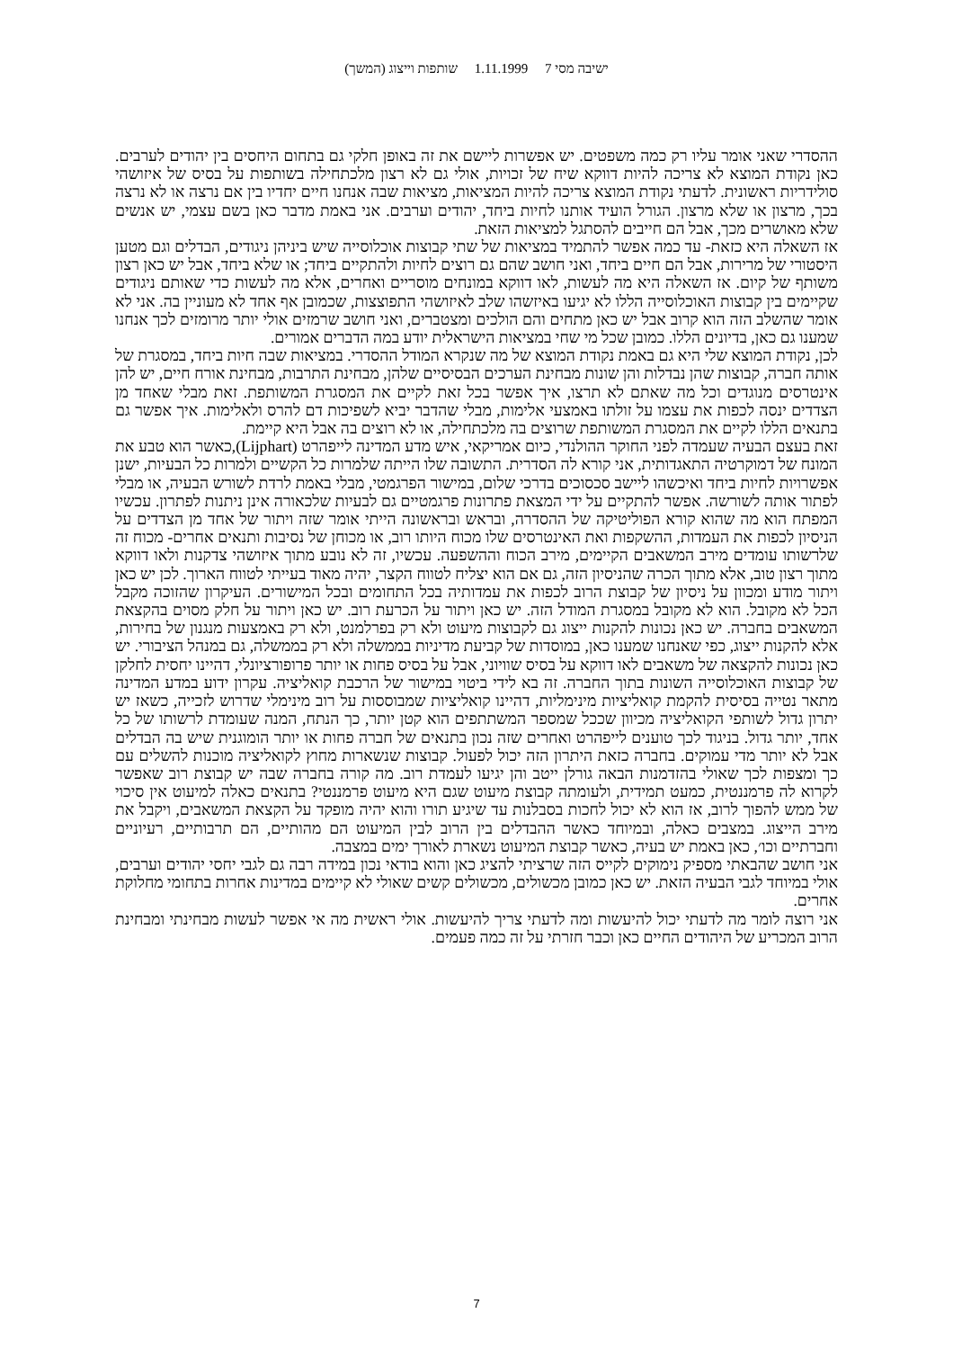ישיבה מסי 7 1.11.1999 שותפות וייצוג (המשך)
ההסדרי שאני אומר עליו רק כמה משפטים. יש אפשרות ליישם את זה באופן חלקי גם בתחום היחסים בין יהודים לערבים. כאן נקודת המוצא לא צריכה להיות דווקא שיח של זכויות, אולי גם לא רצון מלכתחילה בשותפות על בסיס של איזושהי סולידריות ראשונית. לדעתי נקודת המוצא צריכה להיות המציאות, מציאות שבה אנחנו חיים יחדיו בין אם נרצה או לא נרצה בכך, מרצון או שלא מרצון. הגורל הועיד אותנו לחיות ביחד, יהודים וערבים. אני באמת מדבר כאן בשם עצמי, יש אנשים שלא מאושרים מכך, אבל הם חייבים להסתגל למציאות הזאת.
אז השאלה היא כזאת- עד כמה אפשר להתמיד במציאות של שתי קבוצות אוכלוסייה שיש ביניהן ניגודים, הבדלים וגם מטען היסטורי של מרירות, אבל הם חיים ביחד, ואני חושב שהם גם רוצים לחיות ולהתקיים ביחד; או שלא ביחד, אבל יש כאן רצון משותף של קיום. אז השאלה היא מה לעשות, לאו דווקא במונחים מוסריים ואחרים, אלא מה לעשות כדי שאותם ניגודים שקיימים בין קבוצות האוכלוסייה הללו לא יגיעו באיזשהו שלב לאיזושהי התפוצצות, שכמובן אף אחד לא מעוניין בה. אני לא אומר שהשלב הזה הוא קרוב אבל יש כאן מתחים והם הולכים ומצטברים, ואני חושב שרמזים אולי יותר מרומזים לכך אנחנו שמענו גם כאן, בדיונים הללו. כמובן שכל מי שחי במציאות הישראלית יודע במה הדברים אמורים.
לכן, נקודת המוצא שלי היא גם באמת נקודת המוצא של מה שנקרא המודל ההסדרי. במציאות שבה חיות ביחד, במסגרת של אותה חברה, קבוצות שהן נבדלות והן שונות מבחינת הערכים הבסיסיים שלהן, מבחינת התרבות, מבחינת אורח חיים, יש להן אינטרסים מנוגדים וכל מה שאתם לא תרצו, איך אפשר בכל זאת לקיים את המסגרת המשותפת. זאת מבלי שאחד מן הצדדים ינסה לכפות את עצמו על זולתו באמצעי אלימות, מבלי שהדבר יביא לשפיכות דם להרס ולאלימות. איך אפשר גם בתנאים הללו לקיים את המסגרת המשותפת שרוצים בה מלכתחילה, או לא רוצים בה אבל היא קיימת.
זאת בעצם הבעיה שעמדה לפני החוקר ההולנדי, כיום אמריקאי, איש מדע המדינה לייפהרט (Lijphart),כאשר הוא טבע את המונח של דמוקרטיה התאגדותית, אני קורא לה הסדרית. התשובה שלו הייתה שלמרות כל הקשיים ולמרות כל הבעיות, ישנן אפשרויות לחיות ביחד ואיכשהו ליישב סכסוכים בדרכי שלום, במישור הפרגמטי, מבלי באמת לרדת לשורש הבעיה, או מבלי לפתור אותה לשורשה. אפשר להתקיים על ידי המצאת פתרונות פרגמטיים גם לבעיות שלכאורה אינן ניתנות לפתרון. עכשיו המפתח הוא מה שהוא קורא הפוליטיקה של ההסדרה, ובראש ובראשונה הייתי אומר שזה ויתור של אחד מן הצדדים על הניסיון לכפות את העמדות, ההשקפות ואת האינטרסים שלו מכוח היותו רוב, או מכוחן של נסיבות ותנאים אחרים- מכוח זה שלרשותו עומדים מירב המשאבים הקיימים, מירב הכוח וההשפעה. עכשיו, זה לא נובע מתוך איזושהי צדקנות ולאו דווקא מתוך רצון טוב, אלא מתוך הכרה שהניסיון הזה, גם אם הוא יצליח לטווח הקצר, יהיה מאוד בעייתי לטווח הארוך. לכן יש כאן ויתור מודע ומכוון על ניסיון של קבוצת הרוב לכפות את עמדותיה בכל התחומים ובכל המישורים. העיקרון שהזוכה מקבל הכל לא מקובל. הוא לא מקובל במסגרת המודל הזה. יש כאן ויתור על הכרעת רוב. יש כאן ויתור על חלק מסוים בהקצאת המשאבים בחברה. יש כאן נכונות להקנות ייצוג גם לקבוצות מיעוט ולא רק בפרלמנט, ולא רק באמצעות מנגנון של בחירות, אלא להקנות ייצוג, כפי שאנחנו שמענו כאן, במוסדות של קביעת מדיניות בממשלה ולא רק בממשלה, גם במנהל הציבורי. יש כאן נכונות להקצאה של משאבים לאו דווקא על בסיס שוויוני, אבל על בסיס פחות או יותר פרופורציונלי, דהיינו יחסית לחלקן של קבוצות האוכלוסייה השונות בתוך החברה. זה בא לידי ביטוי במישור של הרכבת קואליציה. עקרון ידוע במדע המדינה מתאר נטייה בסיסית להקמת קואליציות מינימליות, דהיינו קואליציות שמבוססות על רוב מינימלי שדרוש לזכייה, כשאז יש יתרון גדול לשותפי הקואליציה מכיוון שככל שמספר המשתתפים הוא קטן יותר, כך הנתח, המנה שעומדת לרשותו של כל אחד, יותר גדול. בניגוד לכך טוענים לייפהרט ואחרים שזה נכון בתנאים של חברה פחות או יותר הומוגנית שיש בה הבדלים אבל לא יותר מדי עמוקים. בחברה כזאת היתרון הזה יכול לפעול. קבוצות שנשארות מחוץ לקואליציה מוכנות להשלים עם כך ומצפות לכך שאולי בהזדמנות הבאה גורלן ייטב והן יגיעו לעמדת רוב. מה קורה בחברה שבה יש קבוצת רוב שאפשר לקרוא לה פרמננטית, כמעט תמידית, ולעומתה קבוצת מיעוט שגם היא מיעוט פרמננטי? בתנאים כאלה למיעוט אין סיכוי של ממש להפוך לרוב, אז הוא לא יכול לחכות בסבלנות עד שיגיע תורו והוא יהיה מופקד על הקצאת המשאבים, ויקבל את מירב הייצוג. במצבים כאלה, ובמיוחד כאשר ההבדלים בין הרוב לבין המיעוט הם מהותיים, הם תרבותיים, רעיוניים וחברתיים וכו׳, כאן באמת יש בעיה, כאשר קבוצת המיעוט נשארת לאורך ימים במצבה.
אני חושב שהבאתי מספיק נימוקים לקייס הזה שרציתי להציג כאן והוא בודאי נכון במידה רבה גם לגבי יחסי יהודים וערבים, אולי במיוחד לגבי הבעיה הזאת. יש כאן כמובן מכשולים, מכשולים קשים שאולי לא קיימים במדינות אחרות בתחומי מחלוקת אחרים.
אני רוצה לומר מה לדעתי יכול להיעשות ומה לדעתי צריך להיעשות. אולי ראשית מה אי אפשר לעשות מבחינתי ומבחינת הרוב המכריע של היהודים החיים כאן וכבר חזרתי על זה כמה פעמים.
7